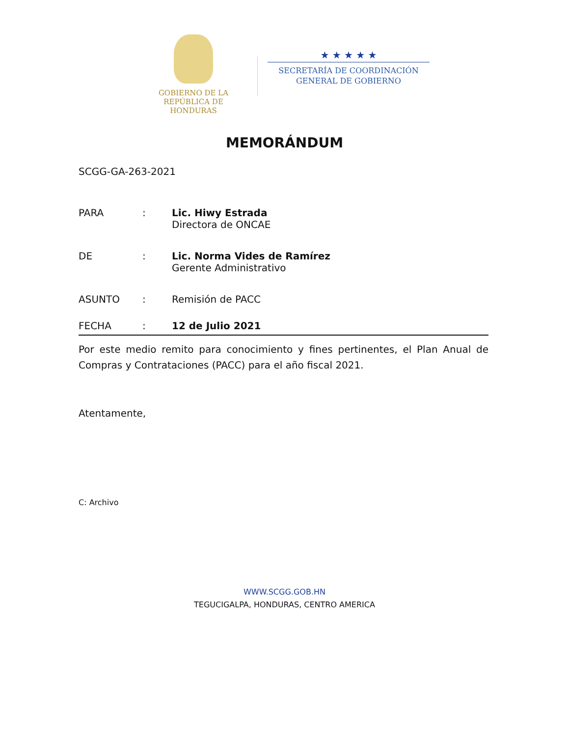GOBIERNO DE LA
REPÚBLICA DE HONDURAS
★ ★ ★ ★ ★
SECRETARÍA DE COORDINACIÓN
GENERAL DE GOBIERNO
MEMORÁNDUM
SCGG-GA-263-2021
PARA : Lic. Hiwy Estrada
Directora de ONCAE
DE : Lic. Norma Vides de Ramírez
Gerente Administrativo
ASUNTO : Remisión de PACC
FECHA : 12 de Julio 2021
Por este medio remito para conocimiento y fines pertinentes, el Plan Anual de Compras y Contrataciones (PACC) para el año fiscal 2021.
Atentamente,
C: Archivo
WWW.SCGG.GOB.HN
TEGUCIGALPA, HONDURAS, CENTRO AMERICA